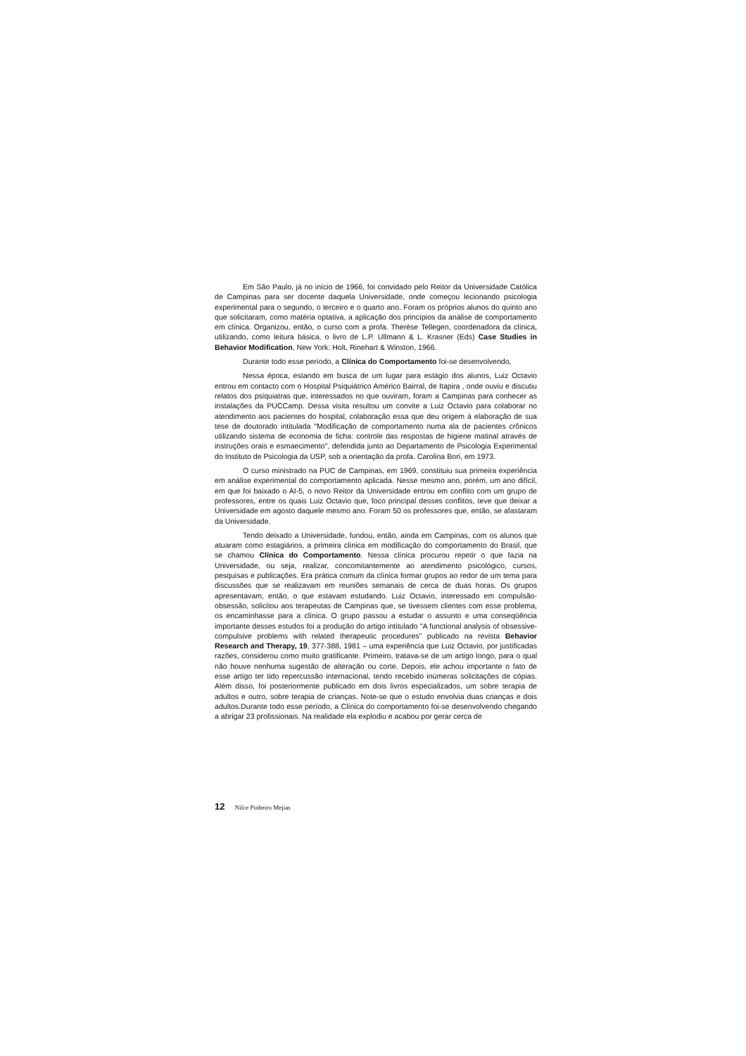Em São Paulo, já no início de 1966, foi convidado pelo Reitor da Universidade Católica de Campinas para ser docente daquela Universidade, onde começou lecionando psicologia experimental para o segundo, o terceiro e o quarto ano. Foram os próprios alunos do quinto ano que solicitaram, como matéria optativa, a aplicação dos princípios da análise de comportamento em clínica. Organizou, então, o curso com a profa. Therèse Tellegen, coordenadora da clínica, utilizando, como leitura básica, o livro de L.P. Ullmann & L. Krasner (Eds) Case Studies in Behavior Modification, New York: Holt, Rinehart & Winston, 1966.
Durante todo esse período, a Clínica do Comportamento foi-se desenvolvendo,
Nessa época, estando em busca de um lugar para estágio dos alunos, Luiz Octavio entrou em contacto com o Hospital Psiquiátrico Américo Bairral, de Itapira , onde ouviu e discutiu relatos dos psiquiatras que, interessados no que ouviram, foram a Campinas para conhecer as instalações da PUCCamp. Dessa visita resultou um convite a Luiz Octavio para colaborar no atendimento aos pacientes do hospital, colaboração essa que deu origem à elaboração de sua tese de doutorado intitulada "Modificação de comportamento numa ala de pacientes crônicos utilizando sistema de economia de ficha: controle das respostas de higiene matinal através de instruções orais e esmaecimento", defendida junto ao Departamento de Psicologia Experimental do Instituto de Psicologia da USP, sob a orientação da profa. Carolina Bori, em 1973.
O curso ministrado na PUC de Campinas, em 1969, constituiu sua primeira experiência em análise experimental do comportamento aplicada. Nesse mesmo ano, porém, um ano difícil, em que foi baixado o AI-5, o novo Reitor da Universidade entrou em conflito com um grupo de professores, entre os quais Luiz Octavio que, foco principal desses conflitos, teve que deixar a Universidade em agosto daquele mesmo ano. Foram 50 os professores que, então, se afastaram da Universidade.
Tendo deixado a Universidade, fundou, então, ainda em Campinas, com os alunos que atuaram como estagiários, a primeira clínica em modificação do comportamento do Brasil, que se chamou Clínica do Comportamento. Nessa clínica procurou repetir o que fazia na Universidade, ou seja, realizar, concomitantemente ao atendimento psicológico, cursos, pesquisas e publicações. Era prática comum da clínica formar grupos ao redor de um tema para discussões que se realizavam em reuniões semanais de cerca de duas horas. Os grupos apresentavam, então, o que estavam estudando. Luiz Octavio, interessado em compulsão-obsessão, solicitou aos terapeutas de Campinas que, se tivessem clientes com esse problema, os encaminhasse para a clínica. O grupo passou a estudar o assunto e uma conseqüência importante desses estudos foi a produção do artigo intitulado "A functional analysis of obsessive-compulsive problems with related therapeutic procedures" publicado na revista Behavior Research and Therapy, 19, 377-388, 1981 – uma experiência que Luiz Octavio, por justificadas razões, considerou como muito gratificante. Primeiro, tratava-se de um artigo longo, para o qual não houve nenhuma sugestão de alteração ou corte. Depois, ele achou importante o fato de esse artigo ter tido repercussão internacional, tendo recebido inúmeras solicitações de cópias. Além disso, foi posteriormente publicado em dois livros especializados, um sobre terapia de adultos e outro, sobre terapia de crianças. Note-se que o estudo envolvia duas crianças e dois adultos.Durante todo esse período, a Clínica do comportamento foi-se desenvolvendo chegando a abrigar 23 profissionais. Na realidade ela explodiu e acabou por gerar cerca de
12 Nilce Pinheiro Mejias